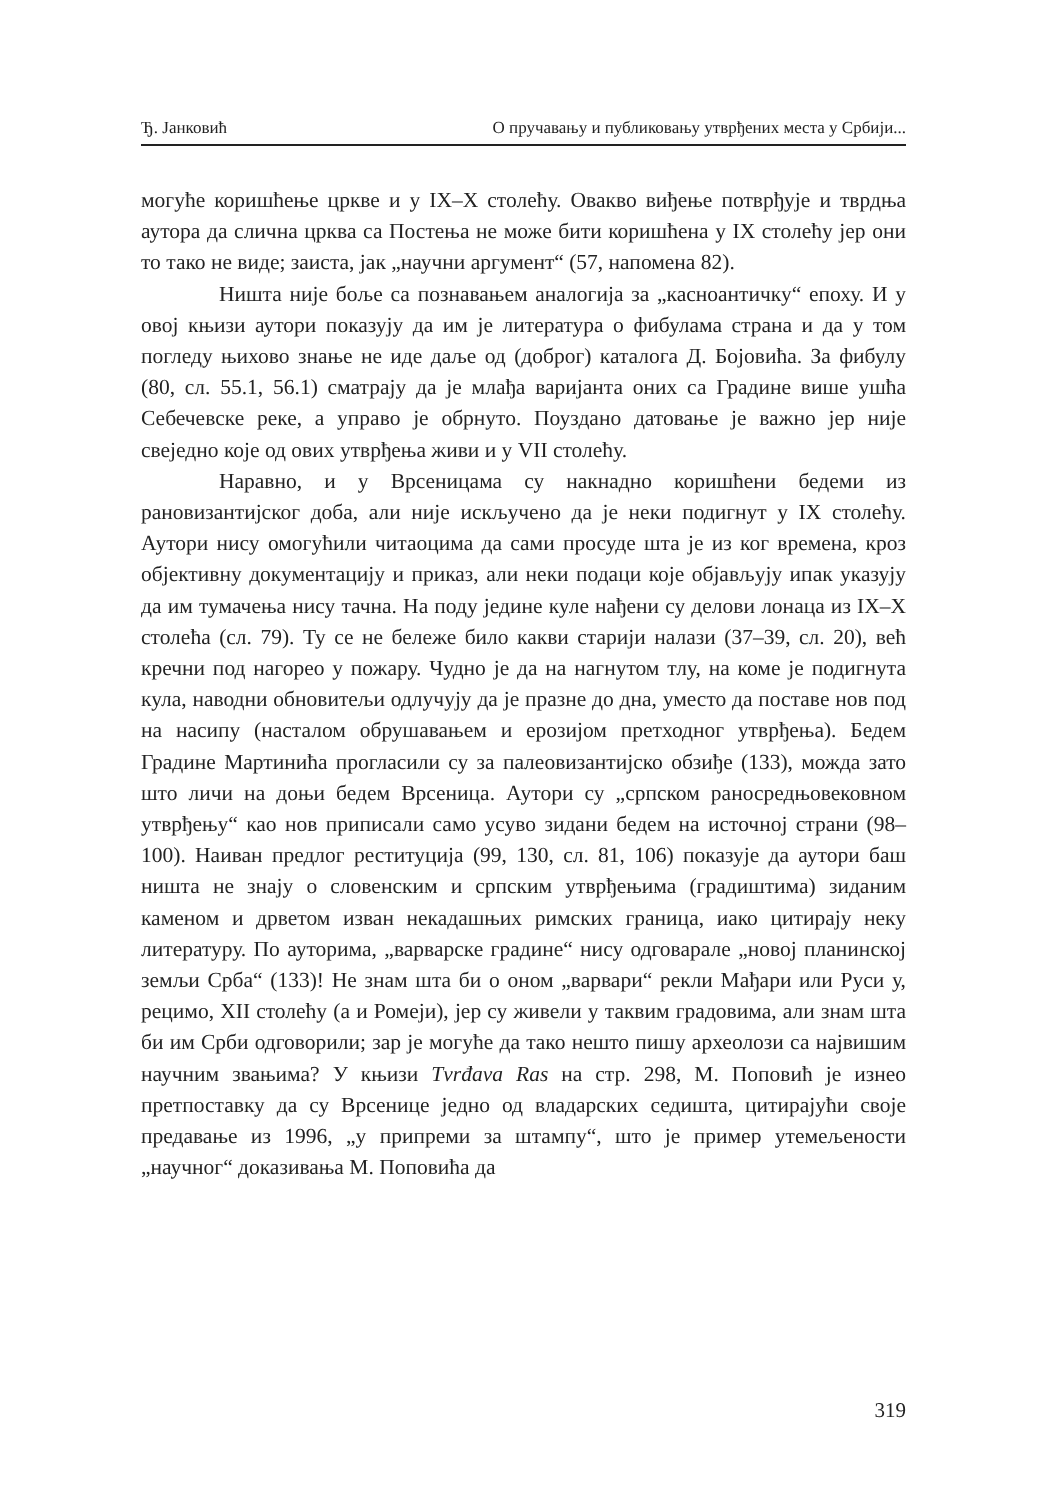Ђ. Јанковић О пручавању и публиковању утврђених места у Србији...
могуће коришћење цркве и у IX–X столећу. Овакво виђење потврђује и тврдња аутора да слична црква са Постења не може бити коришћена у IX столећу јер они то тако не виде; заиста, јак „научни аргумент“ (57, напомена 82).
Ништа није боље са познавањем аналогија за „касноантичку“ епоху. И у овој књизи аутори показују да им је литература о фибулама страна и да у том погледу њихово знање не иде даље од (доброг) каталога Д. Бојовића. За фибулу (80, сл. 55.1, 56.1) сматрају да је млађа варијанта оних са Градине више ушћа Себечевске реке, а управо је обрнуто. Поуздано датовање је важно јер није свеједно које од ових утврђења живи и у VII столећу.
Наравно, и у Врсеницама су накнадно коришћени бедеми из рановизантијског доба, али није искључено да је неки подигнут у IX столећу. Аутори нису омогућили читаоцима да сами просуде шта је из ког времена, кроз објективну документацију и приказ, али неки подаци које објављују ипак указују да им тумачења нису тачна. На поду једине куле нађени су делови лонаца из IX–X столећа (сл. 79). Ту се не бележе било какви старији налази (37–39, сл. 20), већ кречни под нагорео у пожару. Чудно је да на нагнутом тлу, на коме је подигнута кула, наводни обновитељи одлучују да је празне до дна, уместо да поставе нов под на насипу (насталом обрушавањем и ерозијом претходног утврђења). Бедем Градине Мартинића прогласили су за палеовизантијско обзиђе (133), можда зато што личи на доњи бедем Врсеница. Аутори су „српском раносредњовековном утврђењу“ као нов приписали само усуво зидани бедем на источној страни (98–100). Наиван предлог реституција (99, 130, сл. 81, 106) показује да аутори баш ништа не знају о словенским и српским утврђењима (градиштима) зиданим каменом и дрветом изван некадашњих римских граница, иако цитирају неку литературу. По ауторима, „варварске градине“ нису одговарале „новој планинској земљи Срба“ (133)! Не знам шта би о оном „варвари“ рекли Мађари или Руси у, рецимо, XII столећу (а и Ромеји), јер су живели у таквим градовима, али знам шта би им Срби одговорили; зар је могуће да тако нешто пишу археолози са највишим научним звањима? У књизи Tvrđava Ras на стр. 298, М. Поповић је изнео претпоставку да су Врсенице једно од владарских седишта, цитирајући своје предавање из 1996, „у припреми за штампу“, што је пример утемељености „научног“ доказивања М. Поповића да
319